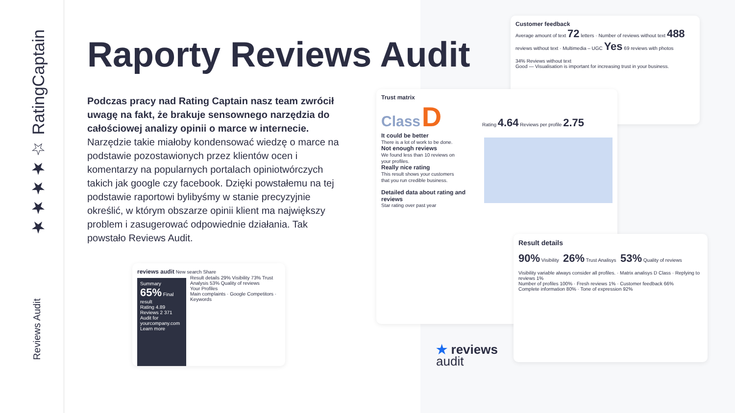★★★★☆ RatingCaptain
Reviews Audit
Raporty Reviews Audit
Podczas pracy nad Rating Captain nasz team zwrócił uwagę na fakt, że brakuje sensownego narzędzia do całościowej analizy opinii o marce w internecie. Narzędzie takie miałoby kondensować wiedzę o marce na podstawie pozostawionych przez klientów ocen i komentarzy na popularnych portalach opiniotwórczych takich jak google czy facebook. Dzięki powstałemu na tej podstawie raportowi bylibyśmy w stanie precyzyjnie określić, w którym obszarze opinii klient ma największy problem i zasugerować odpowiednie działania. Tak powstało Reviews Audit.
reviews audit New search Share
Summary
65% Final result
Rating 4.89
Reviews 2 371
Audit for yourcompany.com
Learn more
Result details 29% Visibility 73% Trust Analysis 53% Quality of reviews
Your Profiles
Main complaints · Google Competitors · Keywords
Customer feedback
Average amount of text 72 letters · Number of reviews without text 488 reviews without text · Multimedia – UGC Yes 69 reviews with photos
34% Reviews without text
Good — Visualisation is important for increasing trust in your business.
Trust matrix
Class D Rating 4.64 Reviews per profile 2.75
It could be better
There is a lot of work to be done.
Not enough reviews
We found less than 10 reviews on your profiles.
Really nice rating
This result shows your customers that you run credible business.
Detailed data about rating and reviews
Star rating over past year
Result details
90% Visibility 26% Trust Analisys 53% Quality of reviews
Visibility variable always consider all profiles. · Matrix analisys D Class · Replying to reviews 1%
Number of profiles 100% · Fresh reviews 1% · Customer feedback 66%
Complete information 80% · Tone of expression 92%
★ reviews
audit